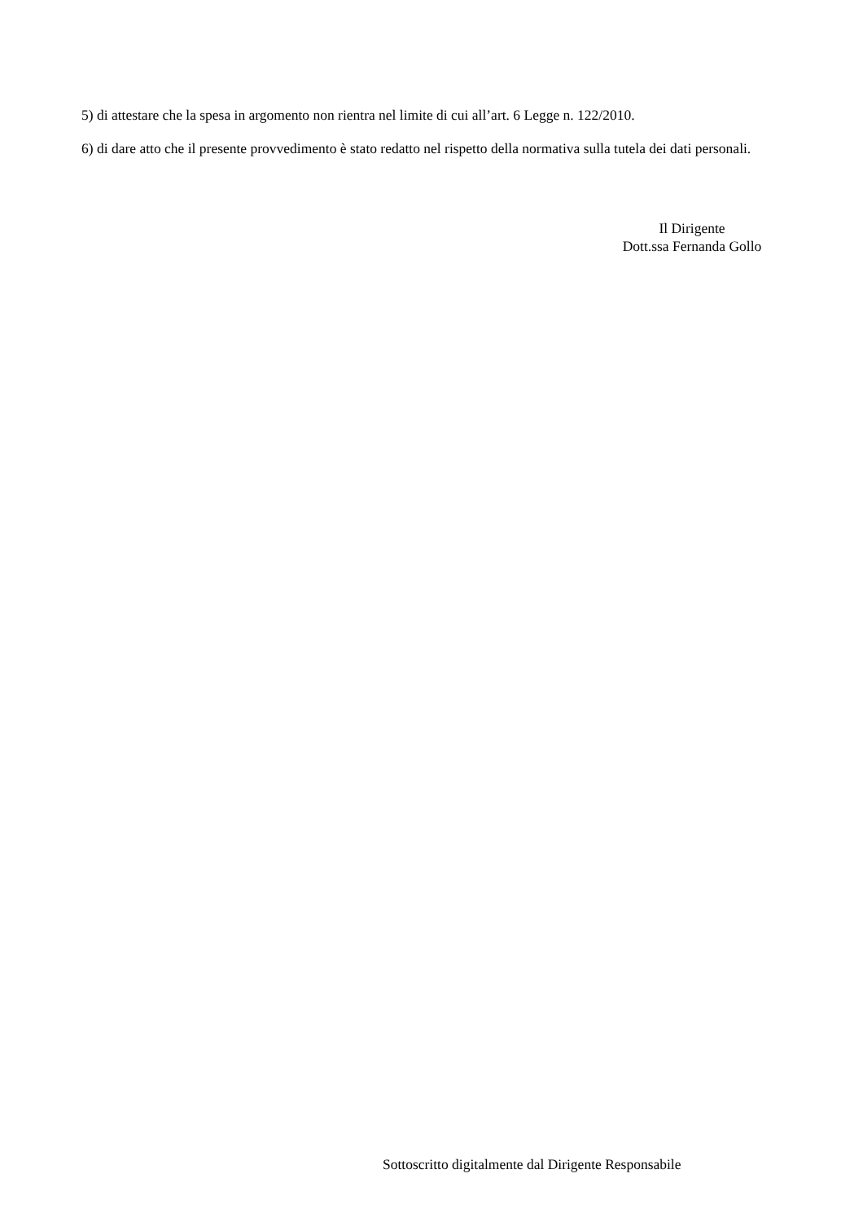5) di attestare che la spesa in argomento non rientra nel limite di cui all’art. 6 Legge n. 122/2010.
6) di dare atto che il presente provvedimento è stato redatto nel rispetto della normativa sulla tutela dei dati personali.
Il Dirigente
Dott.ssa Fernanda Gollo
Sottoscritto digitalmente dal Dirigente Responsabile